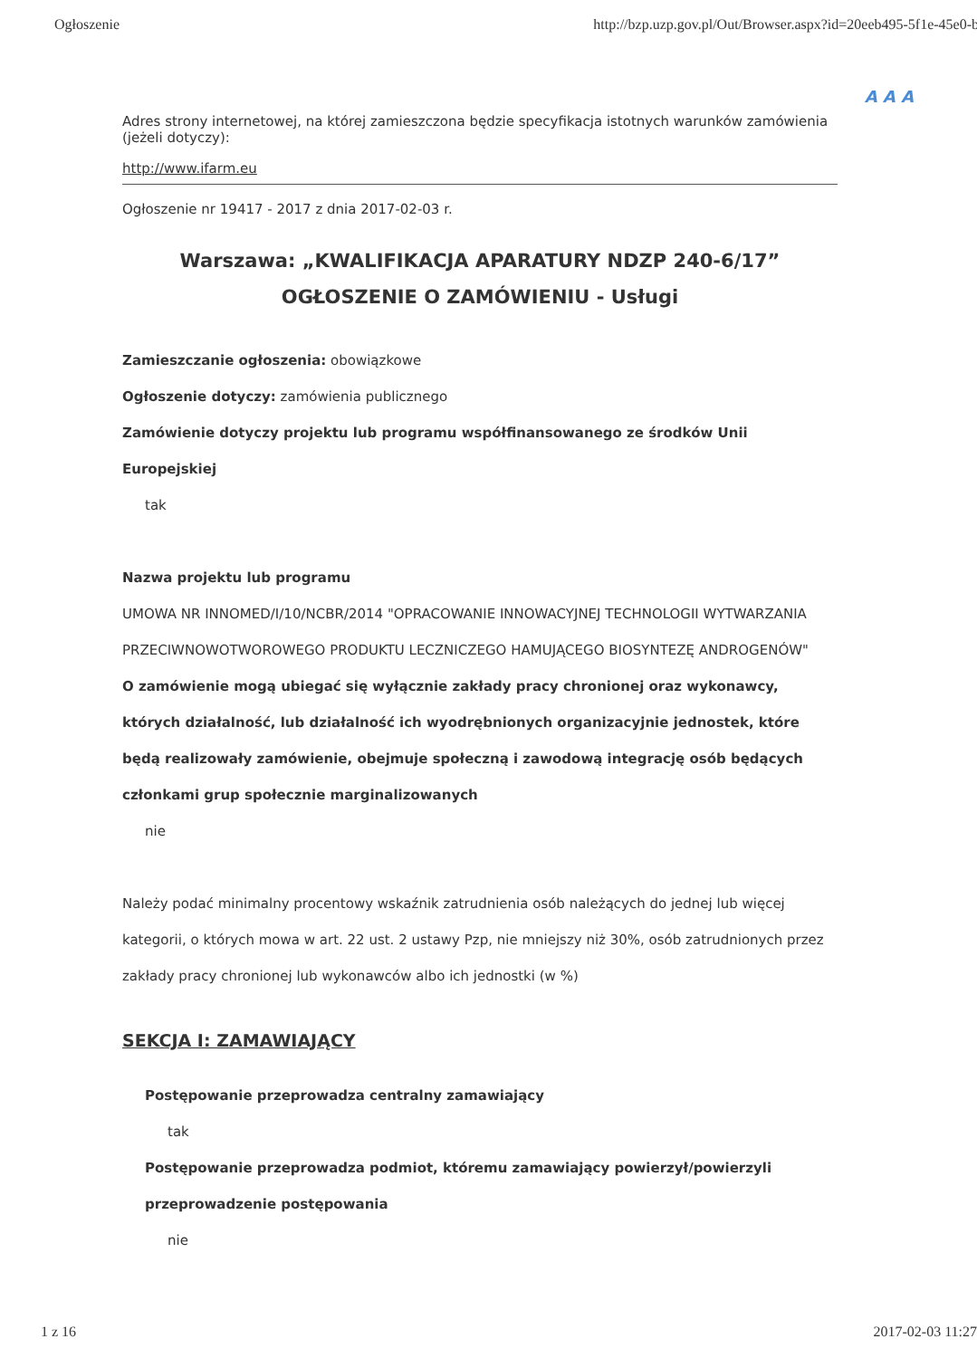Ogłoszenie http://bzp.uzp.gov.pl/Out/Browser.aspx?id=20eeb495-5f1e-45e0-b8
A A A
Adres strony internetowej, na której zamieszczona będzie specyfikacja istotnych warunków zamówienia (jeżeli dotyczy):
http://www.ifarm.eu
Ogłoszenie nr 19417 - 2017 z dnia 2017-02-03 r.
Warszawa: „KWALIFIKACJA APARATURY NDZP 240-6/17”
OGŁOSZENIE O ZAMÓWIENIU - Usługi
Zamieszczanie ogłoszenia: obowiązkowe
Ogłoszenie dotyczy: zamówienia publicznego
Zamówienie dotyczy projektu lub programu współfinansowanego ze środków Unii Europejskiej
tak
Nazwa projektu lub programu
UMOWA NR INNOMED/I/10/NCBR/2014 "OPRACOWANIE INNOWACYJNEJ TECHNOLOGII WYTWARZANIA PRZECIWNOWOTWOROWEGO PRODUKTU LECZNICZEGO HAMUJĄCEGO BIOSYNTEZĘ ANDROGENÓW"
O zamówienie mogą ubiegać się wyłącznie zakłady pracy chronionej oraz wykonawcy, których działalność, lub działalność ich wyodrębnionych organizacyjnie jednostek, które będą realizowały zamówienie, obejmuje społeczną i zawodową integrację osób będących członkami grup społecznie marginalizowanych
nie
Należy podać minimalny procentowy wskaźnik zatrudnienia osób należących do jednej lub więcej kategorii, o których mowa w art. 22 ust. 2 ustawy Pzp, nie mniejszy niż 30%, osób zatrudnionych przez zakłady pracy chronionej lub wykonawców albo ich jednostki (w %)
SEKCJA I: ZAMAWIAJĄCY
Postępowanie przeprowadza centralny zamawiający
tak
Postępowanie przeprowadza podmiot, któremu zamawiający powierzył/powierzyli przeprowadzenie postępowania
nie
1 z 16 2017-02-03 11:27